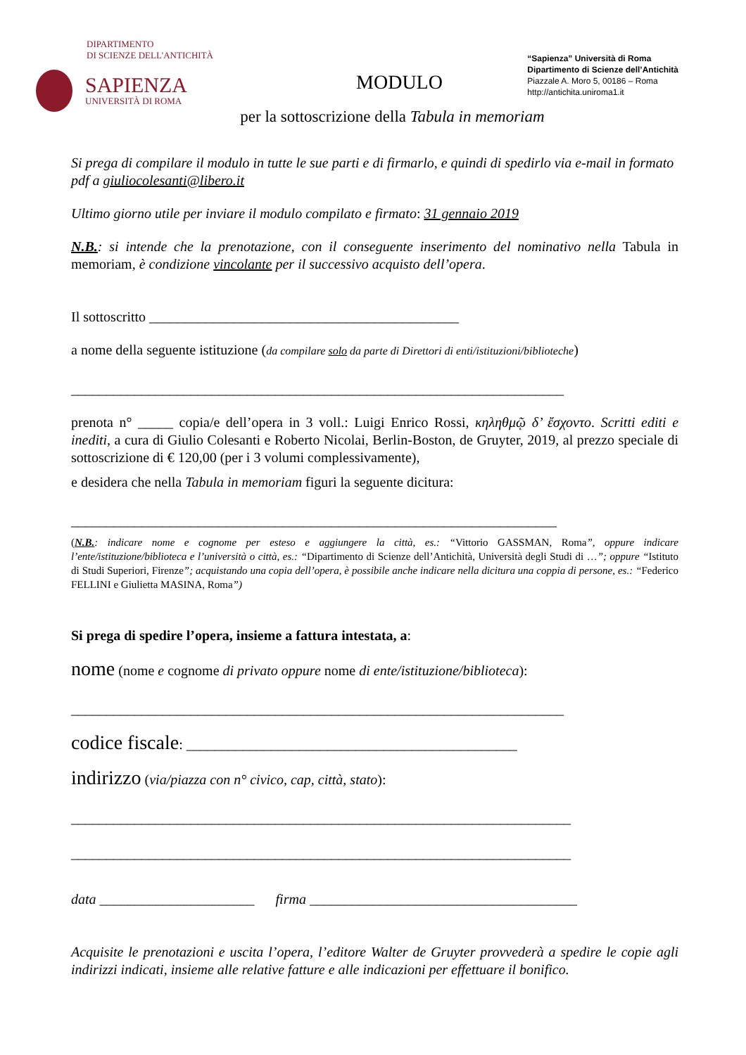DIPARTIMENTO
DI SCIENZE DELL'ANTICHITÀ
SAPIENZA
UNIVERSITÀ DI ROMA
“Sapienza” Università di Roma
Dipartimento di Scienze dell’Antichità
Piazzale A. Moro 5, 00186 – Roma
http://antichita.uniroma1.it
MODULO
per la sottoscrizione della Tabula in memoriam
Si prega di compilare il modulo in tutte le sue parti e di firmarlo, e quindi di spedirlo via e-mail in formato pdf a giuliocolesanti@libero.it
Ultimo giorno utile per inviare il modulo compilato e firmato: 31 gennaio 2019
N.B.: si intende che la prenotazione, con il conseguente inserimento del nominativo nella Tabula in memoriam, è condizione vincolante per il successivo acquisto dell’opera.
Il sottoscritto ____________________________________________
a nome della seguente istituzione (da compilare solo da parte di Direttori di enti/istituzioni/biblioteche)
______________________________________________________________________
prenota n° _____ copia/e dell’opera in 3 voll.: Luigi Enrico Rossi, κηληθμῷ δ’ ἔσχοντο. Scritti editi e inediti, a cura di Giulio Colesanti e Roberto Nicolai, Berlin-Boston, de Gruyter, 2019, al prezzo speciale di sottoscrizione di € 120,00 (per i 3 volumi complessivamente),
e desidera che nella Tabula in memoriam figuri la seguente dicitura:
_____________________________________________________________________
(N.B.: indicare nome e cognome per esteso e aggiungere la città, es.: “Vittorio GASSMAN, Roma”, oppure indicare l’ente/istituzione/biblioteca e l’università o città, es.: “Dipartimento di Scienze dell’Antichità, Università degli Studi di …”; oppure “Istituto di Studi Superiori, Firenze”; acquistando una copia dell’opera, è possibile anche indicare nella dicitura una coppia di persone, es.: “Federico FELLINI e Giulietta MASINA, Roma”)
Si prega di spedire l’opera, insieme a fattura intestata, a:
nome (nome e cognome di privato oppure nome di ente/istituzione/biblioteca):
______________________________________________________________________
codice fiscale: _______________________________________________
indirizzo (via/piazza con n° civico, cap, città, stato):
_______________________________________________________________________
_______________________________________________________________________
data ______________________ firma ______________________________________
Acquisite le prenotazioni e uscita l’opera, l’editore Walter de Gruyter provvederà a spedire le copie agli indirizzi indicati, insieme alle relative fatture e alle indicazioni per effettuare il bonifico.